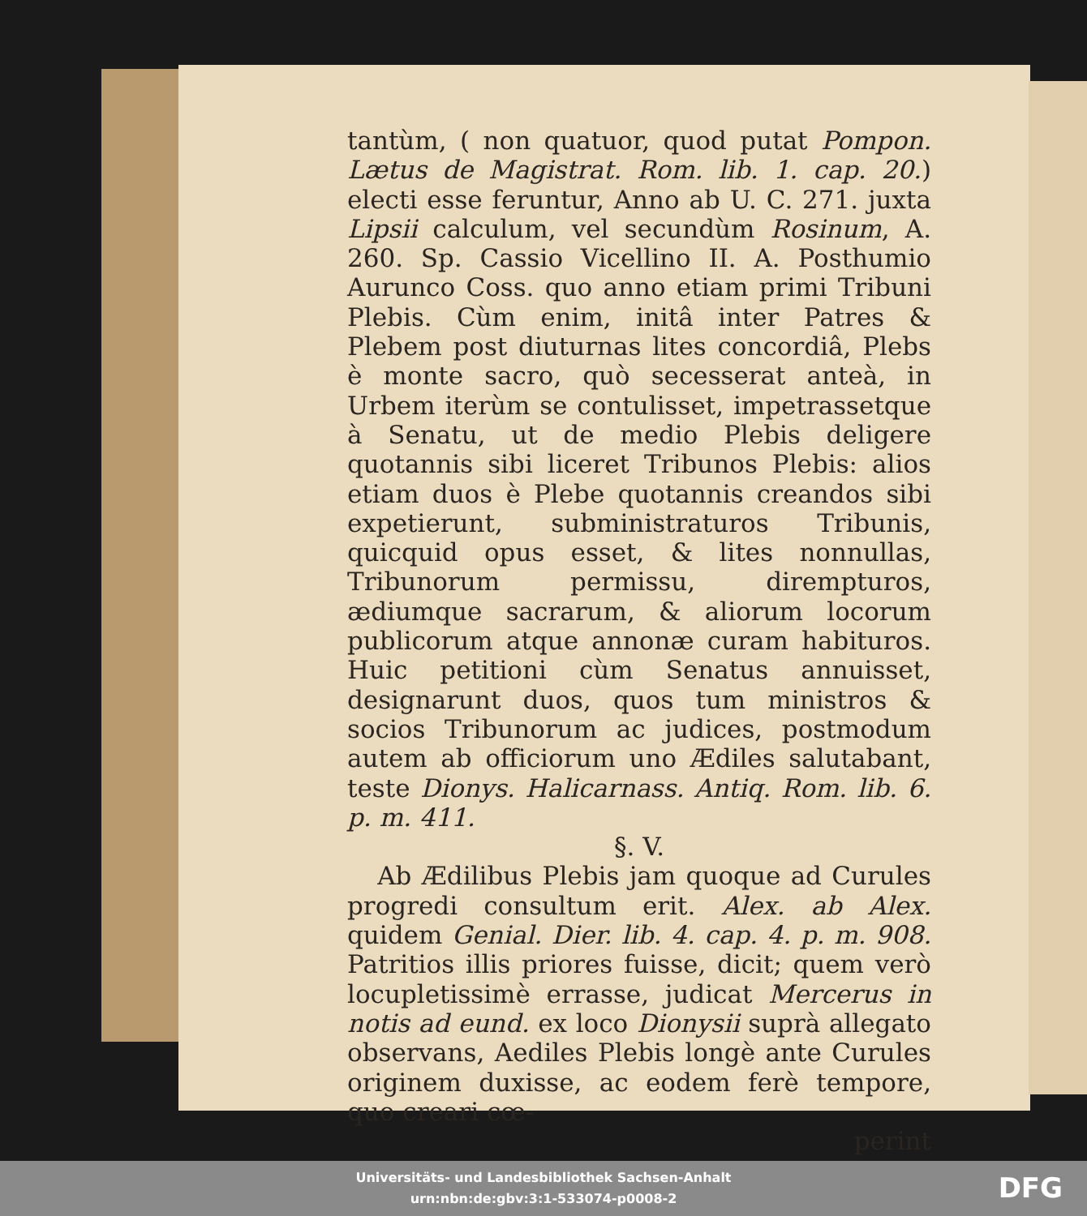tantùm, ( non quatuor, quod putat Pompon. Lætus de Magistrat. Rom. lib. 1. cap. 20.) electi esse feruntur, Anno ab U. C. 271. juxta Lipsii calculum, vel secundùm Rosinum, A. 260. Sp. Cassio Vicellino II. A. Posthumio Aurunco Coss. quo anno etiam primi Tribuni Plebis. Cùm enim, initâ inter Patres & Plebem post diuturnas lites concordiâ, Plebs è monte sacro, quò secesserat anteà, in Urbem iterùm se contulisset, impetrassetque à Senatu, ut de medio Plebis deligere quotannis sibi liceret Tribunos Plebis: alios etiam duos è Plebe quotannis creandos sibi expetierunt, subministraturos Tribunis, quicquid opus esset, & lites nonnullas, Tribunorum permissu, direm­pturos, ædiumque sacrarum, & aliorum locorum publicorum atque annonæ curam habituros. Huic petitioni cùm Senatus annuisset, designarunt duos, quos tum ministros & socios Tribunorum ac judices, postmodum autem ab officiorum uno Ædiles salutabant, teste Dionys. Halicarnass. Antiq. Rom. lib. 6. p. m. 411.
§. V.
Ab Ædilibus Plebis jam quoque ad Curules progredi consultum erit. Alex. ab Alex. quidem Genial. Dier. lib. 4. cap. 4. p. m. 908. Patritios illis priores fuisse, dicit; quem verò locupletissimè errasse, judicat Mercerus in notis ad eund. ex loco Dionysii suprà allegato observans, Aediles Plebis longè ante Curules originem duxisse, ac eodem ferè tempore, quo creari cœ-
perint
Universitäts- und Landesbibliothek Sachsen-Anhalt
urn:nbn:de:gbv:3:1-533074-p0008-2
DFG